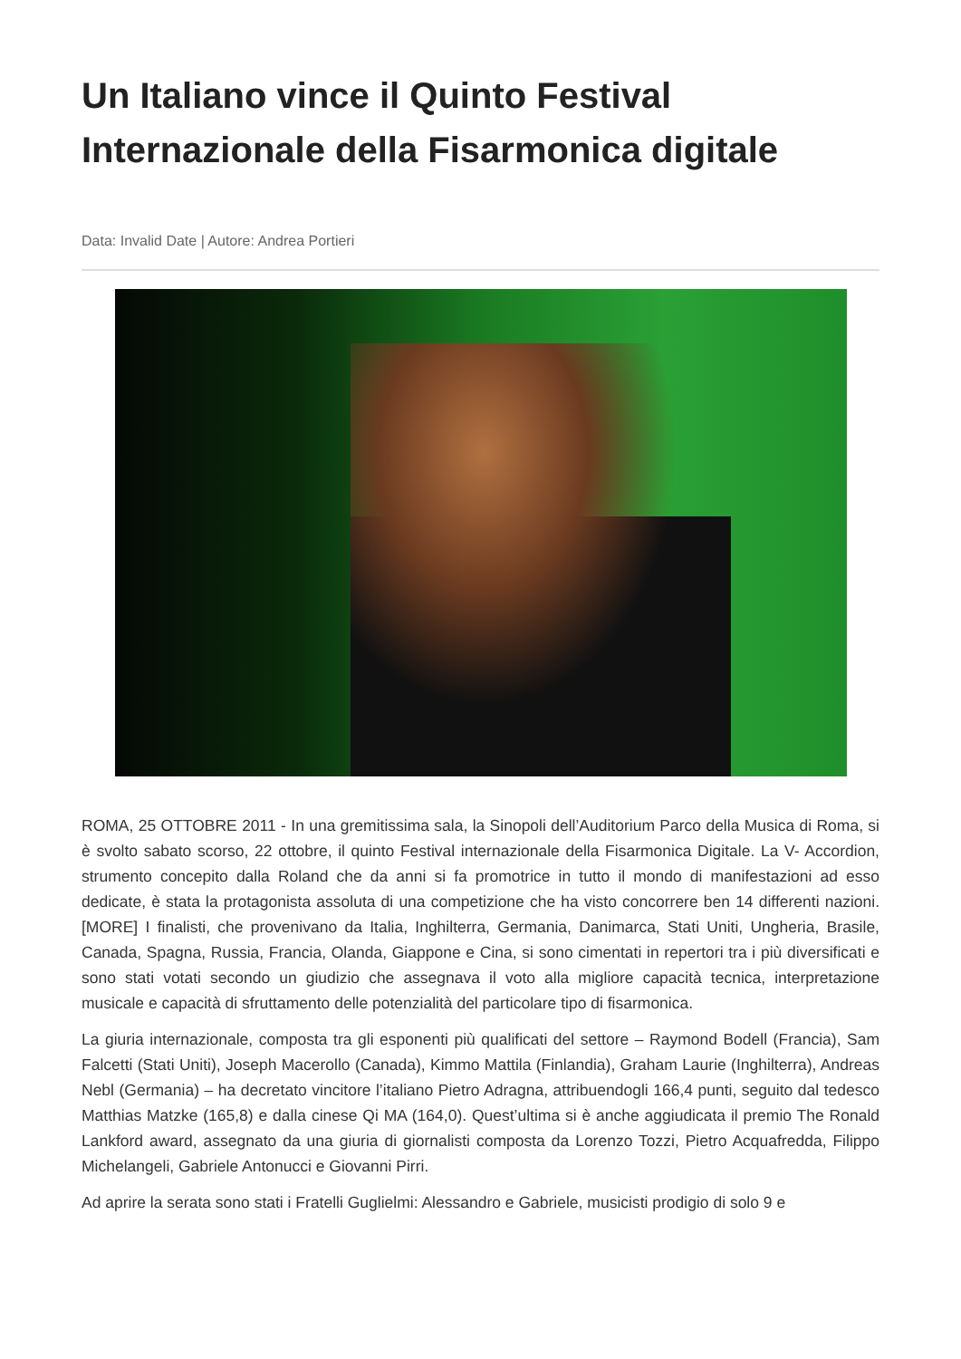Un Italiano vince il Quinto Festival Internazionale della Fisarmonica digitale
Data: Invalid Date | Autore: Andrea Portieri
ROMA, 25 OTTOBRE 2011 - In una gremitissima sala, la Sinopoli dell’Auditorium Parco della Musica di Roma, si è svolto sabato scorso, 22 ottobre, il quinto Festival internazionale della Fisarmonica Digitale. La V- Accordion, strumento concepito dalla Roland che da anni si fa promotrice in tutto il mondo di manifestazioni ad esso dedicate, è stata la protagonista assoluta di una competizione che ha visto concorrere ben 14 differenti nazioni.[MORE] I finalisti, che provenivano da Italia, Inghilterra, Germania, Danimarca, Stati Uniti, Ungheria, Brasile, Canada, Spagna, Russia, Francia, Olanda, Giappone e Cina, si sono cimentati in repertori tra i più diversificati e sono stati votati secondo un giudizio che assegnava il voto alla migliore capacità tecnica, interpretazione musicale e capacità di sfruttamento delle potenzialità del particolare tipo di fisarmonica.
La giuria internazionale, composta tra gli esponenti più qualificati del settore – Raymond Bodell (Francia), Sam Falcetti (Stati Uniti), Joseph Macerollo (Canada), Kimmo Mattila (Finlandia), Graham Laurie (Inghilterra), Andreas Nebl (Germania) – ha decretato vincitore l’italiano Pietro Adragna, attribuendogli 166,4 punti, seguito dal tedesco Matthias Matzke (165,8) e dalla cinese Qi MA (164,0). Quest’ultima si è anche aggiudicata il premio The Ronald Lankford award, assegnato da una giuria di giornalisti composta da Lorenzo Tozzi, Pietro Acquafredda, Filippo Michelangeli, Gabriele Antonucci e Giovanni Pirri.
Ad aprire la serata sono stati i Fratelli Guglielmi: Alessandro e Gabriele, musicisti prodigio di solo 9 e